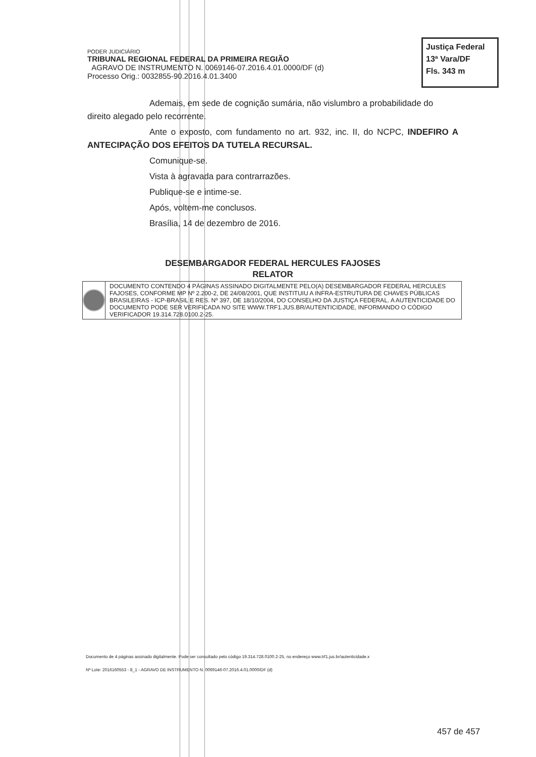PODER JUDICIÁRIO
TRIBUNAL REGIONAL FEDERAL DA PRIMEIRA REGIÃO
AGRAVO DE INSTRUMENTO N. 0069146-07.2016.4.01.0000/DF (d)
Processo Orig.: 0032855-90.2016.4.01.3400
Justiça Federal
13ª Vara/DF
Fls. 343 m
Ademais, em sede de cognição sumária, não vislumbro a probabilidade do direito alegado pelo recorrente.
Ante o exposto, com fundamento no art. 932, inc. II, do NCPC, INDEFIRO A ANTECIPAÇÃO DOS EFEITOS DA TUTELA RECURSAL.
Comunique-se.
Vista à agravada para contrarrazões.
Publique-se e intime-se.
Após, voltem-me conclusos.
Brasília, 14 de dezembro de 2016.
DESEMBARGADOR FEDERAL HERCULES FAJOSES
RELATOR
DOCUMENTO CONTENDO 4 PÁGINAS ASSINADO DIGITALMENTE PELO(A) DESEMBARGADOR FEDERAL HERCULES FAJOSES, CONFORME MP Nº 2.200-2, DE 24/08/2001, QUE INSTITUIU A INFRA-ESTRUTURA DE CHAVES PÚBLICAS BRASILEIRAS - ICP-BRASIL E RES. Nº 397, DE 18/10/2004, DO CONSELHO DA JUSTIÇA FEDERAL. A AUTENTICIDADE DO DOCUMENTO PODE SER VERIFICADA NO SITE WWW.TRF1.JUS.BR/AUTENTICIDADE, INFORMANDO O CÓDIGO VERIFICADOR 19.314.728.0100.2-25.
Documento de 4 páginas assinado digitalmente. Pode ser consultado pelo código 19.314.728.0100.2-25, no endereço www.trf1.jus.br/autenticidade.x
Nº Lote: 2016160553 - 8_1 - AGRAVO DE INSTRUMENTO N. 0069146-07.2016.4.01.0000/DF (d)
457 de 457